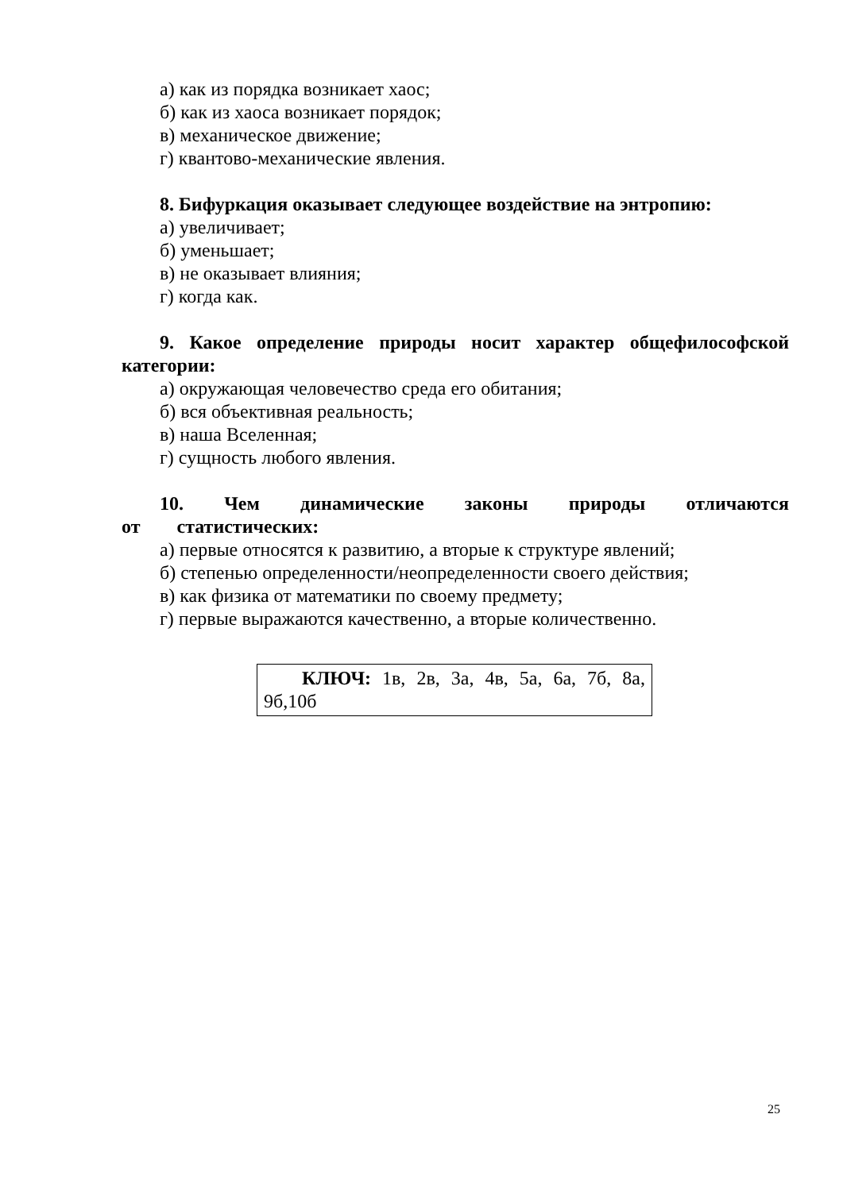а) как из порядка возникает хаос;
б) как из хаоса возникает порядок;
в) механическое движение;
г) квантово-механические явления.
8. Бифуркация оказывает следующее воздействие на энтропию:
а) увеличивает;
б) уменьшает;
в) не оказывает влияния;
г) когда как.
9. Какое определение природы носит характер общефилософской категории:
а) окружающая человечество среда его обитания;
б) вся объективная реальность;
в) наша Вселенная;
г) сущность любого явления.
10. Чем динамические законы природы отличаются от статистических:
а) первые относятся к развитию, а вторые к структуре явлений;
б) степенью определенности/неопределенности своего действия;
в) как физика от математики по своему предмету;
г) первые выражаются качественно, а вторые количественно.
КЛЮЧ: 1в, 2в, 3а, 4в, 5а, 6а, 7б, 8а, 9б,10б
25